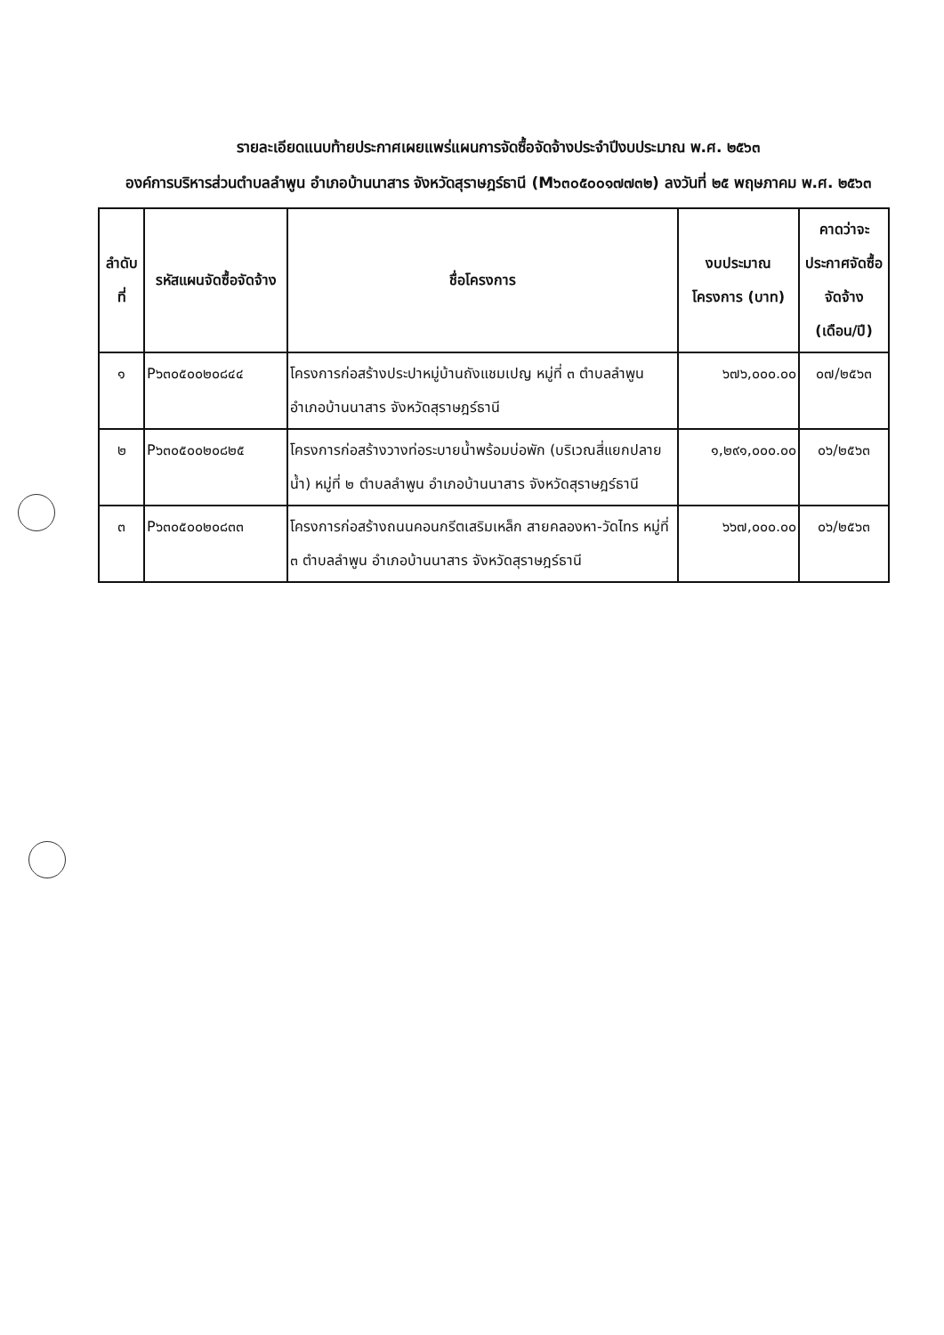รายละเอียดแนบท้ายประกาศเผยแพร่แผนการจัดซื้อจัดจ้างประจำปีงบประมาณ พ.ศ. ๒๕๖๓
องค์การบริหารส่วนตำบลลำพูน อำเภอบ้านนาสาร จังหวัดสุราษฎร์ธานี (M๖๓๐๕๐๐๑๗๗๓๒) ลงวันที่ ๒๕ พฤษภาคม พ.ศ. ๒๕๖๓
| ลำดับที่ | รหัสแผนจัดซื้อจัดจ้าง | ชื่อโครงการ | งบประมาณโครงการ (บาท) | คาดว่าจะประกาศจัดซื้อจัดจ้าง (เดือน/ปี) |
| --- | --- | --- | --- | --- |
| ๑ | P๖๓๐๕๐๐๒๐๘๔๔ | โครงการก่อสร้างประปาหมู่บ้านถังแชมเปญ หมู่ที่ ๓ ตำบลลำพูน อำเภอบ้านนาสาร จังหวัดสุราษฎร์ธานี | ๖๗๖,๐๐๐.๐๐ | ๐๗/๒๕๖๓ |
| ๒ | P๖๓๐๕๐๐๒๐๘๒๕ | โครงการก่อสร้างวางท่อระบายน้ำพร้อมบ่อพัก (บริเวณสี่แยกปลายน้ำ) หมู่ที่ ๒ ตำบลลำพูน อำเภอบ้านนาสาร จังหวัดสุราษฎร์ธานี | ๑,๒๙๑,๐๐๐.๐๐ | ๐๖/๒๕๖๓ |
| ๓ | P๖๓๐๕๐๐๒๐๘๓๓ | โครงการก่อสร้างถนนคอนกรีตเสริมเหล็ก สายคลองหา-วัดไทร หมู่ที่ ๓ ตำบลลำพูน อำเภอบ้านนาสาร จังหวัดสุราษฎร์ธานี | ๖๖๗,๐๐๐.๐๐ | ๐๖/๒๕๖๓ |